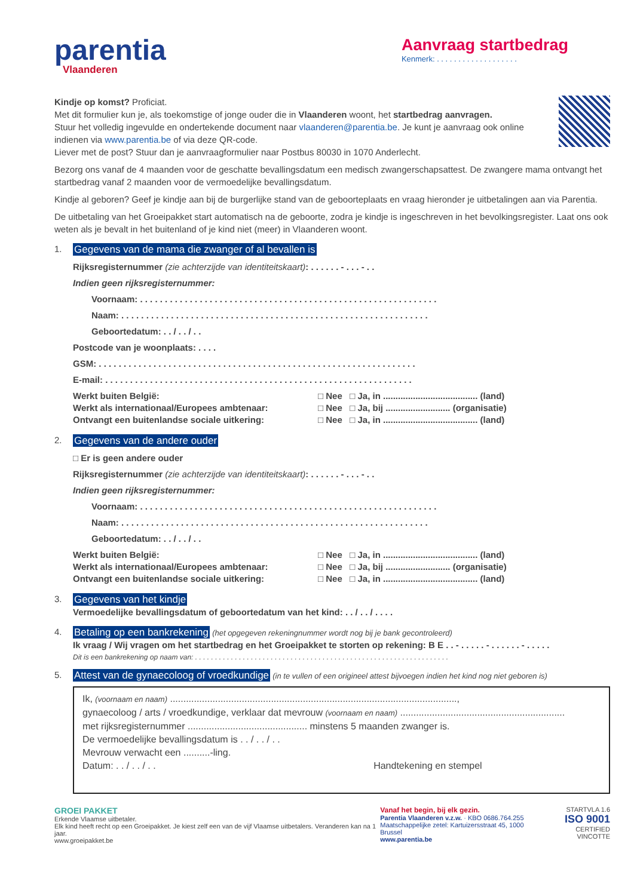parentia
Vlaanderen
Aanvraag startbedrag
Kenmerk: . . . . . . . . . . . . . . . . . . .
Kindje op komst? Proficiat.
Met dit formulier kun je, als toekomstige of jonge ouder die in Vlaanderen woont, het startbedrag aanvragen.
Stuur het volledig ingevulde en ondertekende document naar vlaanderen@parentia.be. Je kunt je aanvraag ook online indienen via www.parentia.be of via deze QR-code.
Liever met de post? Stuur dan je aanvraagformulier naar Postbus 80030 in 1070 Anderlecht.
Bezorg ons vanaf de 4 maanden voor de geschatte bevallingsdatum een medisch zwangerschapsattest. De zwangere mama ontvangt het startbedrag vanaf 2 maanden voor de vermoedelijke bevallingsdatum.
Kindje al geboren? Geef je kindje aan bij de burgerlijke stand van de geboorteplaats en vraag hieronder je uitbetalingen aan via Parentia.
De uitbetaling van het Groeipakket start automatisch na de geboorte, zodra je kindje is ingeschreven in het bevolkingsregister. Laat ons ook weten als je bevalt in het buitenland of je kind niet (meer) in Vlaanderen woont.
1. Gegevens van de mama die zwanger of al bevallen is
Rijksregisternummer (zie achterzijde van identiteitskaart): . . . . . . - . . . - . .
Indien geen rijksregisternummer:
Voornaam: . . . . . . . . . . . . . . . . . . . . . . . . . . . . . . . . . . . . . . . . . . . . . . . . . . . . . . . . . . . .
Naam: . . . . . . . . . . . . . . . . . . . . . . . . . . . . . . . . . . . . . . . . . . . . . . . . . . . . . . . . . . . . . .
Geboortedatum: . . / . . / . .
Postcode van je woonplaats: . . . .
GSM: . . . . . . . . . . . . . . . . . . . . . . . . . . . . . . . . . . . . . . . . . . . . . . . . . . . . . . . . . . . . . . . .
E-mail: . . . . . . . . . . . . . . . . . . . . . . . . . . . . . . . . . . . . . . . . . . . . . . . . . . . . . . . . . . . . . .
Werkt buiten België: □ Nee □ Ja, in ...................................... (land)
Werkt als internationaal/Europees ambtenaar: □ Nee □ Ja, bij .......................... (organisatie)
Ontvangt een buitenlandse sociale uitkering: □ Nee □ Ja, in ...................................... (land)
2. Gegevens van de andere ouder
□ Er is geen andere ouder
Rijksregisternummer (zie achterzijde van identiteitskaart): . . . . . . - . . . - . .
Indien geen rijksregisternummer:
Voornaam: . . . . . . . . . . . . . . . . . . . . . . . . . . . . . . . . . . . . . . . . . . . . . . . . . . . . . . . . . . . .
Naam: . . . . . . . . . . . . . . . . . . . . . . . . . . . . . . . . . . . . . . . . . . . . . . . . . . . . . . . . . . . . . .
Geboortedatum: . . / . . / . .
Werkt buiten België: □ Nee □ Ja, in ...................................... (land)
Werkt als internationaal/Europees ambtenaar: □ Nee □ Ja, bij .......................... (organisatie)
Ontvangt een buitenlandse sociale uitkering: □ Nee □ Ja, in ...................................... (land)
3. Gegevens van het kindje
Vermoedelijke bevallingsdatum of geboortedatum van het kind: . . / . . / . . . .
4. Betaling op een bankrekening (het opgegeven rekeningnummer wordt nog bij je bank gecontroleerd)
Ik vraag / Wij vragen om het startbedrag en het Groeipakket te storten op rekening: B E . . - . . . . . - . . . . . . - . . . . .
Dit is een bankrekening op naam van: . . . . . . . . . . . . . . . . . . . . . . . . . . . . . . . . . . . . . . . . . . . . . . . . . . . . . . . . . . . . . . . .
5. Attest van de gynaecoloog of vroedkundige (in te vullen of een origineel attest bijvoegen indien het kind nog niet geboren is)
Ik, (voornaam en naam) ............................................................................................................,
gynaecoloog / arts / vroedkundige, verklaar dat mevrouw (voornaam en naam) ..............................................................
met rijksregisternummer ............................................. minstens 5 maanden zwanger is.
De vermoedelijke bevallingsdatum is . . / . . / . .
Mevrouw verwacht een ..........-ling.
Datum: . . / . . / . . Handtekening en stempel
GROEI PAKKET
Erkende Vlaamse uitbetaler.
Elk kind heeft recht op een Groeipakket. Je kiest zelf een van de vijf Vlaamse uitbetalers. Veranderen kan na 1 jaar.
www.groeipakket.be
Vanaf het begin, bij elk gezin.
Parentia Vlaanderen v.z.w. · KBO 0686.764.255
Maatschappelijke zetel: Kartuizersstraat 45, 1000 Brussel
www.parentia.be
STARTVLA 1.6
ISO 9001
CERTIFIED VINCOTTE